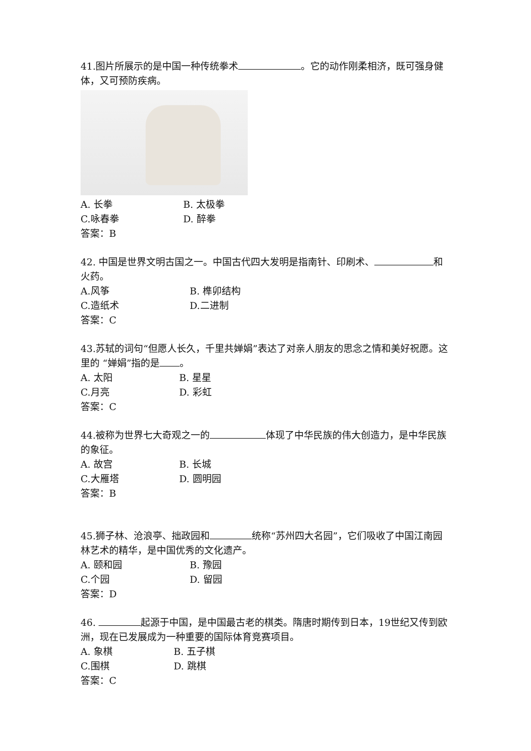41.图片所展示的是中国一种传统拳术 。它的动作刚柔相济，既可强身健体，又可预防疾病。
A. 长拳 B. 太极拳
C.咏春拳 D. 醉拳
答案：B
42. 中国是世界文明古国之一。中国古代四大发明是指南针、印刷术、 和火药。
A.风筝 B. 榫卯结构
C.造纸术 D.二进制
答案：C
43.苏轼的词句“但愿人长久，千里共婵娟”表达了对亲人朋友的思念之情和美好祝愿。这里的 “婵娟”指的是 。
A. 太阳 B. 星星
C.月亮 D. 彩虹
答案：C
44.被称为世界七大奇观之一的 体现了中华民族的伟大创造力，是中华民族的象征。
A. 故宫 B. 长城
C.大雁塔 D. 圆明园
答案：B
45.狮子林、沧浪亭、拙政园和 统称“苏州四大名园”，它们吸收了中国江南园林艺术的精华，是中国优秀的文化遗产。
A. 颐和园 B. 豫园
C.个园 D. 留园
答案：D
46. 起源于中国，是中国最古老的棋类。隋唐时期传到日本，19世纪又传到欧洲，现在已发展成为一种重要的国际体育竞赛项目。
A. 象棋 B. 五子棋
C.围棋 D. 跳棋
答案：C